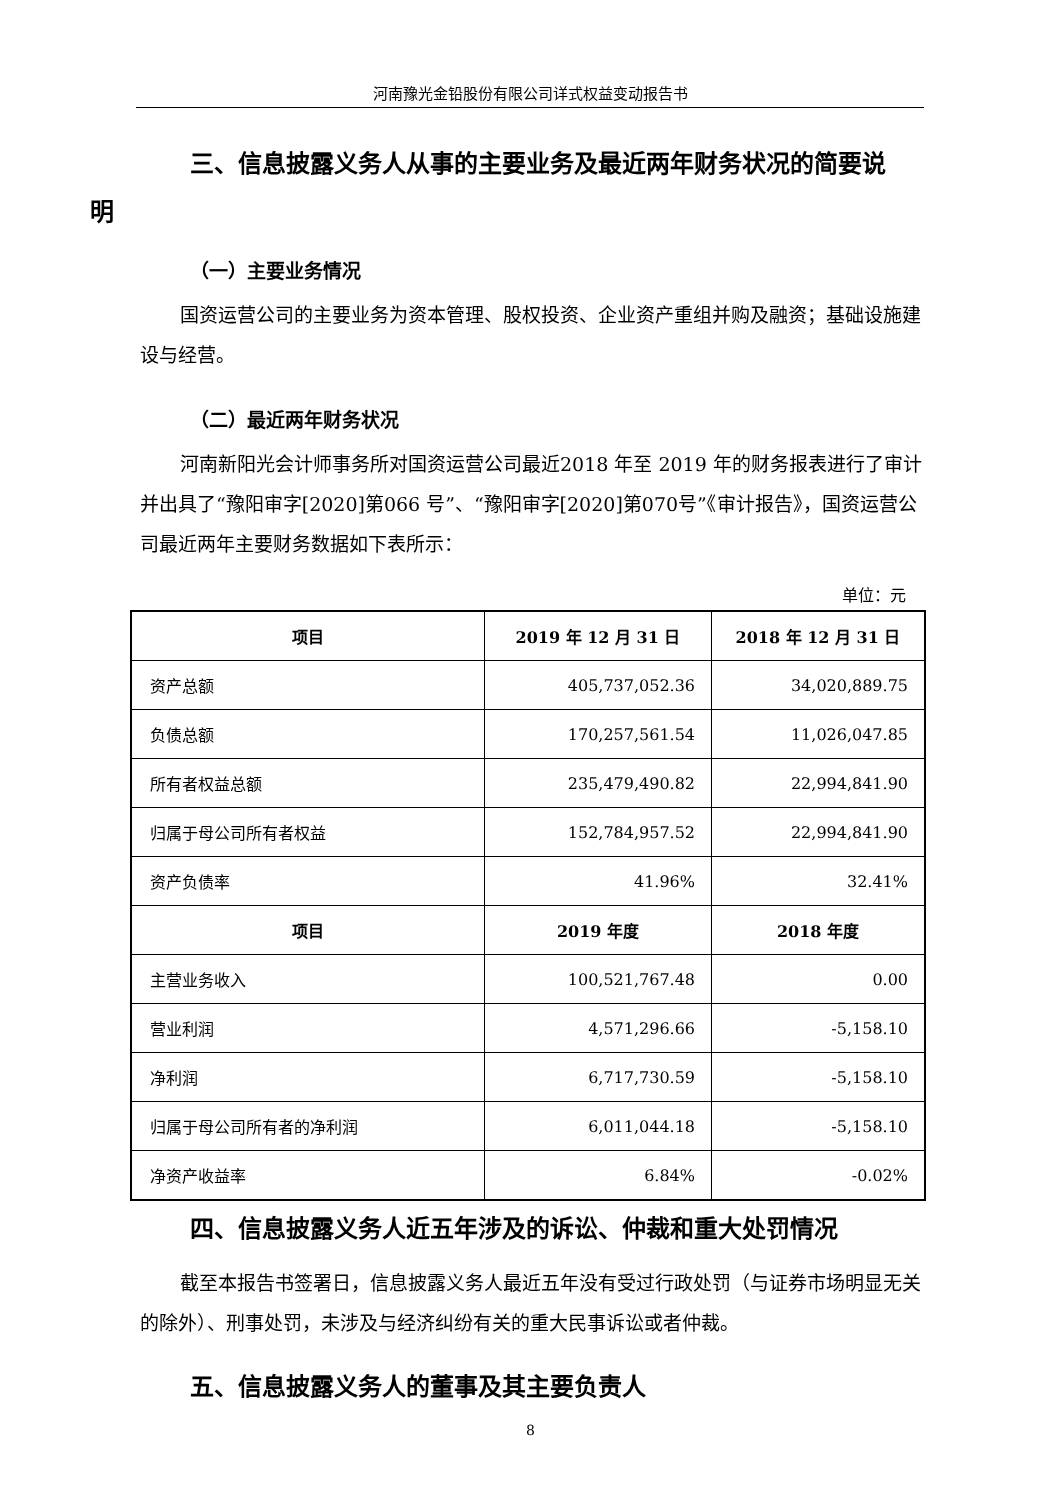河南豫光金铅股份有限公司详式权益变动报告书
三、信息披露义务人从事的主要业务及最近两年财务状况的简要说
明
（一）主要业务情况
国资运营公司的主要业务为资本管理、股权投资、企业资产重组并购及融资；基础设施建设与经营。
（二）最近两年财务状况
河南新阳光会计师事务所对国资运营公司最近2018 年至 2019 年的财务报表进行了审计并出具了“豫阳审字[2020]第066 号”、“豫阳审字[2020]第070号”《审计报告》，国资运营公司最近两年主要财务数据如下表所示：
单位：元
| 项目 | 2019 年 12 月 31 日 | 2018 年 12 月 31 日 |
| --- | --- | --- |
| 资产总额 | 405,737,052.36 | 34,020,889.75 |
| 负债总额 | 170,257,561.54 | 11,026,047.85 |
| 所有者权益总额 | 235,479,490.82 | 22,994,841.90 |
| 归属于母公司所有者权益 | 152,784,957.52 | 22,994,841.90 |
| 资产负债率 | 41.96% | 32.41% |
| 项目 | 2019 年度 | 2018 年度 |
| 主营业务收入 | 100,521,767.48 | 0.00 |
| 营业利润 | 4,571,296.66 | -5,158.10 |
| 净利润 | 6,717,730.59 | -5,158.10 |
| 归属于母公司所有者的净利润 | 6,011,044.18 | -5,158.10 |
| 净资产收益率 | 6.84% | -0.02% |
四、信息披露义务人近五年涉及的诉讼、仲裁和重大处罚情况
截至本报告书签署日，信息披露义务人最近五年没有受过行政处罚（与证券市场明显无关的除外）、刑事处罚，未涉及与经济纠纷有关的重大民事诉讼或者仲裁。
五、信息披露义务人的董事及其主要负责人
8